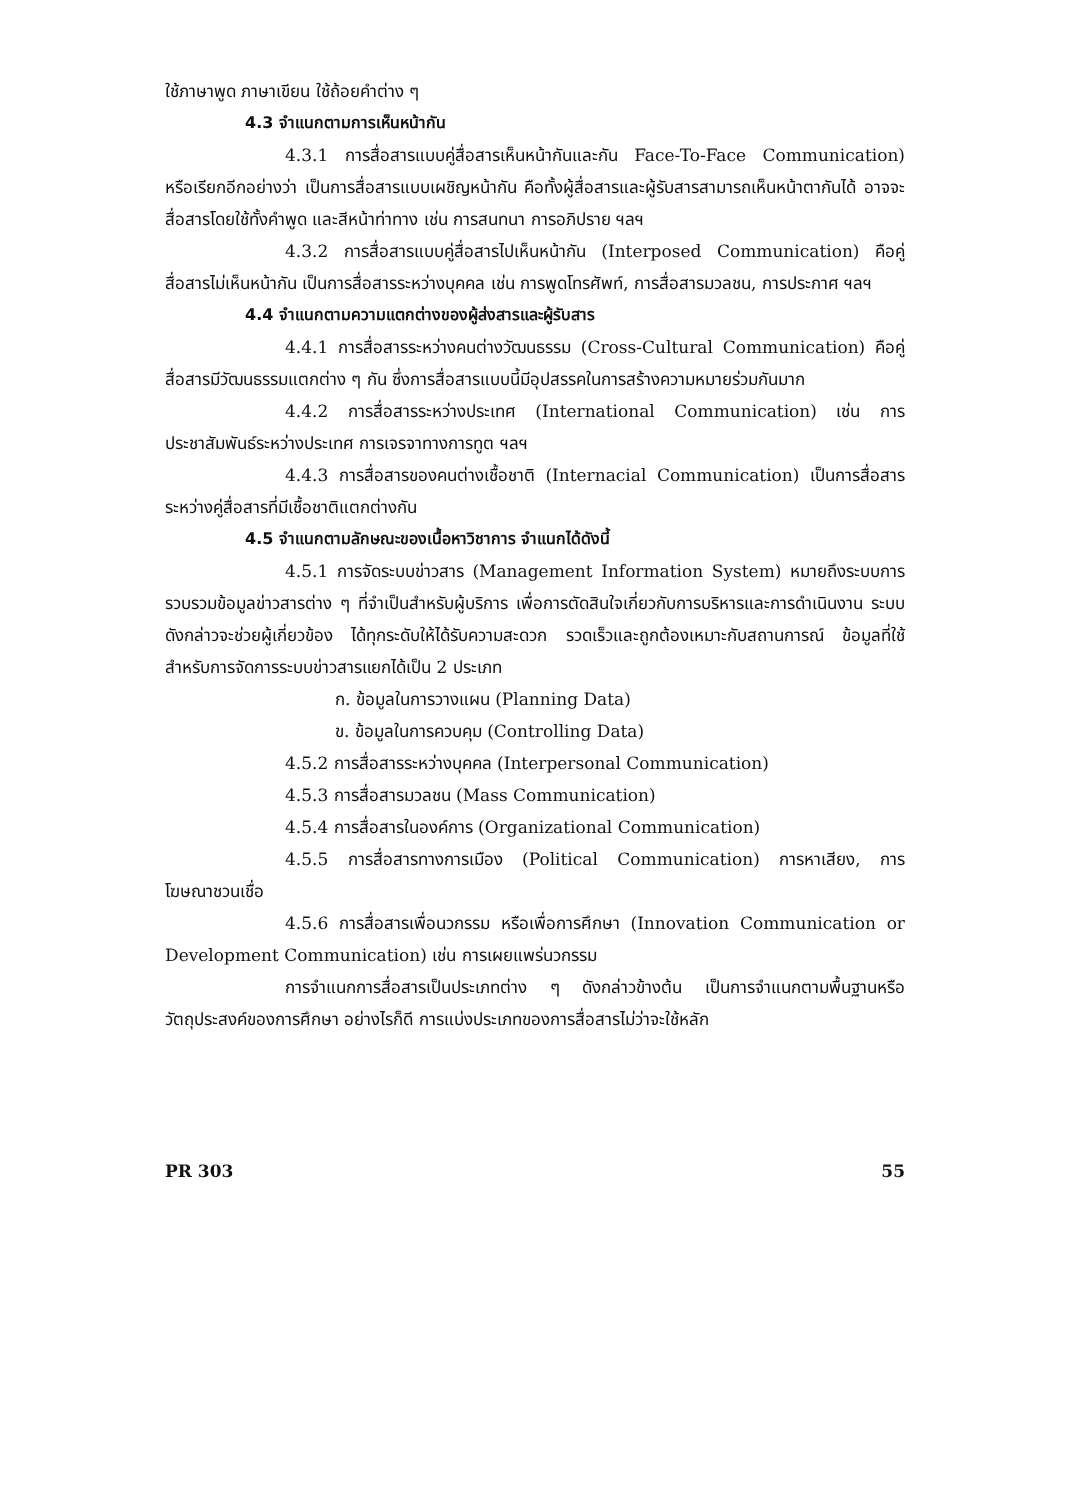ใช้ภาษาพูด ภาษาเขียน ใช้ถ้อยคำต่าง ๆ
4.3 จำแนกตามการเห็นหน้ากัน
4.3.1 การสื่อสารแบบคู่สื่อสารเห็นหน้ากันและกัน Face-To-Face Communication) หรือเรียกอีกอย่างว่า เป็นการสื่อสารแบบเผชิญหน้ากัน คือทั้งผู้สื่อสารและผู้รับสารสามารถเห็นหน้าตากันได้ อาจจะสื่อสารโดยใช้ทั้งคำพูด และสีหน้าท่าทาง เช่น การสนทนา การอภิปราย ฯลฯ
4.3.2 การสื่อสารแบบคู่สื่อสารไปเห็นหน้ากัน (Interposed Communication) คือคู่สื่อสารไม่เห็นหน้ากัน เป็นการสื่อสารระหว่างบุคคล เช่น การพูดโทรศัพท์, การสื่อสารมวลชน, การประกาศ ฯลฯ
4.4 จำแนกตามความแตกต่างของผู้ส่งสารและผู้รับสาร
4.4.1 การสื่อสารระหว่างคนต่างวัฒนธรรม (Cross-Cultural Communication) คือคู่สื่อสารมีวัฒนธรรมแตกต่าง ๆ กัน ซึ่งการสื่อสารแบบนี้มีอุปสรรคในการสร้างความหมายร่วมกันมาก
4.4.2 การสื่อสารระหว่างประเทศ (International Communication) เช่น การประชาสัมพันธ์ระหว่างประเทศ การเจรจาทางการทูต ฯลฯ
4.4.3 การสื่อสารของคนต่างเชื้อชาติ (Internacial Communication) เป็นการสื่อสารระหว่างคู่สื่อสารที่มีเชื้อชาติแตกต่างกัน
4.5 จำแนกตามลักษณะของเนื้อหาวิชาการ จำแนกได้ดังนี้
4.5.1 การจัดระบบข่าวสาร (Management Information System) หมายถึงระบบการรวบรวมข้อมูลข่าวสารต่าง ๆ ที่จำเป็นสำหรับผู้บริการ เพื่อการตัดสินใจเกี่ยวกับการบริหารและการดำเนินงาน ระบบดังกล่าวจะช่วยผู้เกี่ยวข้อง ได้ทุกระดับให้ได้รับความสะดวก รวดเร็วและถูกต้องเหมาะกับสถานการณ์ ข้อมูลที่ใช้สำหรับการจัดการระบบข่าวสารแยกได้เป็น 2 ประเภท
ก. ข้อมูลในการวางแผน (Planning Data)
ข. ข้อมูลในการควบคุม (Controlling Data)
4.5.2 การสื่อสารระหว่างบุคคล (Interpersonal Communication)
4.5.3 การสื่อสารมวลชน (Mass Communication)
4.5.4 การสื่อสารในองค์การ (Organizational Communication)
4.5.5 การสื่อสารทางการเมือง (Political Communication) การหาเสียง, การโฆษณาชวนเชื่อ
4.5.6 การสื่อสารเพื่อนวกรรม หรือเพื่อการศึกษา (Innovation Communication or Development Communication) เช่น การเผยแพร่นวกรรม
การจำแนกการสื่อสารเป็นประเภทต่าง ๆ ดังกล่าวข้างต้น เป็นการจำแนกตามพื้นฐานหรือวัตถุประสงค์ของการศึกษา อย่างไรก็ดี การแบ่งประเภทของการสื่อสารไม่ว่าจะใช้หลัก
PR 303 55